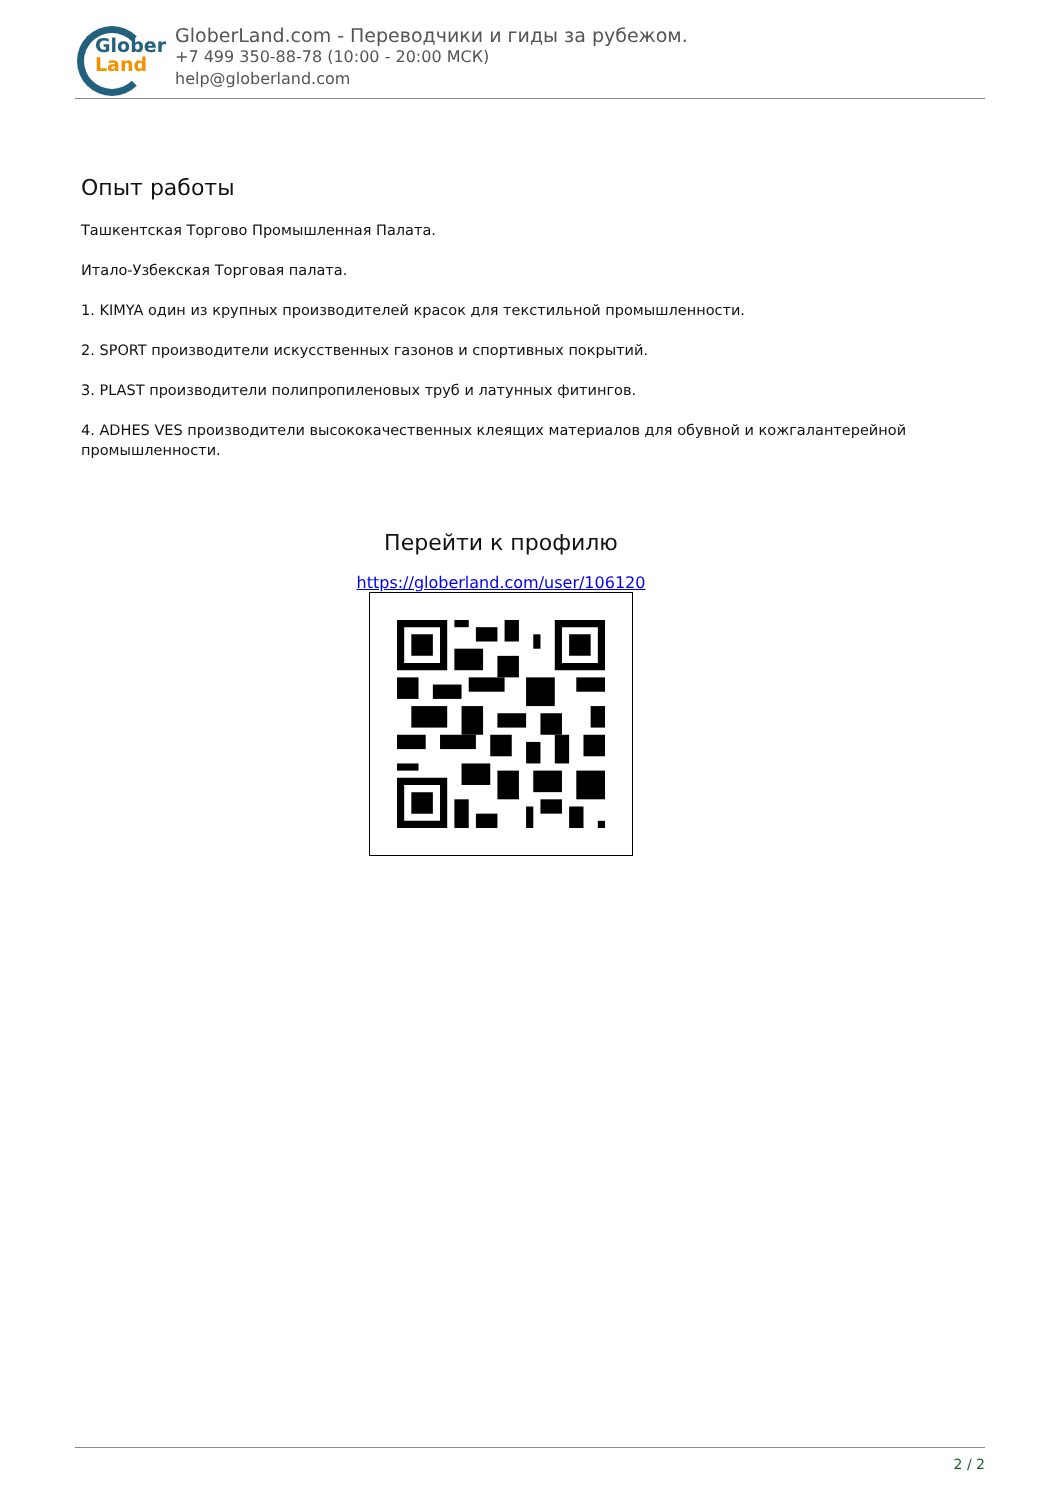Glober
Land
GloberLand.com - Переводчики и гиды за рубежом.
+7 499 350-88-78 (10:00 - 20:00 МСК)
help@globerland.com
Опыт работы
Ташкентская Торгово Промышленная Палата.
Итало-Узбекская Торговая палата.
1. KIMYA один из крупных производителей красок для текстильной промышленности.
2. SPORT производители искусственных газонов и спортивных покрытий.
3. PLAST производители полипропиленовых труб и латунных фитингов.
4. ADHES VES производители высококачественных клеящих материалов для обувной и кожгалантерейной промышленности.
Перейти к профилю
https://globerland.com/user/106120
2 / 2